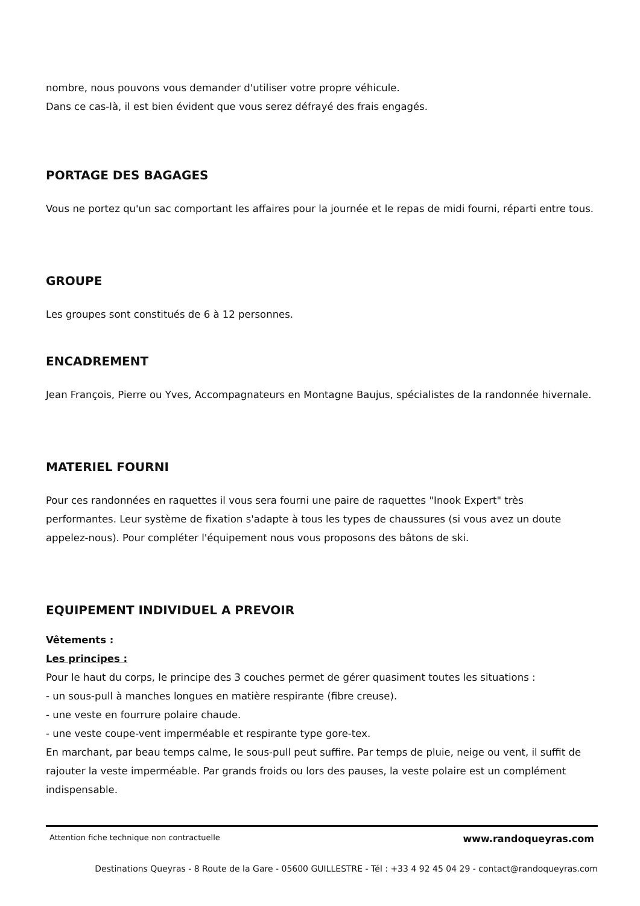nombre, nous pouvons vous demander d'utiliser votre propre véhicule.
Dans ce cas-là, il est bien évident que vous serez défrayé des frais engagés.
PORTAGE DES BAGAGES
Vous ne portez qu'un sac comportant les affaires pour la journée et le repas de midi fourni, réparti entre tous.
GROUPE
Les groupes sont constitués de 6 à 12 personnes.
ENCADREMENT
Jean François, Pierre ou Yves, Accompagnateurs en Montagne Baujus, spécialistes de la randonnée hivernale.
MATERIEL FOURNI
Pour ces randonnées en raquettes il vous sera fourni une paire de raquettes "Inook Expert" très performantes. Leur système de fixation s'adapte à tous les types de chaussures (si vous avez un doute appelez-nous). Pour compléter l'équipement nous vous proposons des bâtons de ski.
EQUIPEMENT INDIVIDUEL A PREVOIR
Vêtements :
Les principes :
Pour le haut du corps, le principe des 3 couches permet de gérer quasiment toutes les situations :
- un sous-pull à manches longues en matière respirante (fibre creuse).
- une veste en fourrure polaire chaude.
- une veste coupe-vent imperméable et respirante type gore-tex.
En marchant, par beau temps calme, le sous-pull peut suffire. Par temps de pluie, neige ou vent, il suffit de rajouter la veste imperméable. Par grands froids ou lors des pauses, la veste polaire est un complément indispensable.
Attention fiche technique non contractuelle www.randoqueyras.com
Destinations Queyras - 8 Route de la Gare - 05600 GUILLESTRE - Tél : +33 4 92 45 04 29 - contact@randoqueyras.com